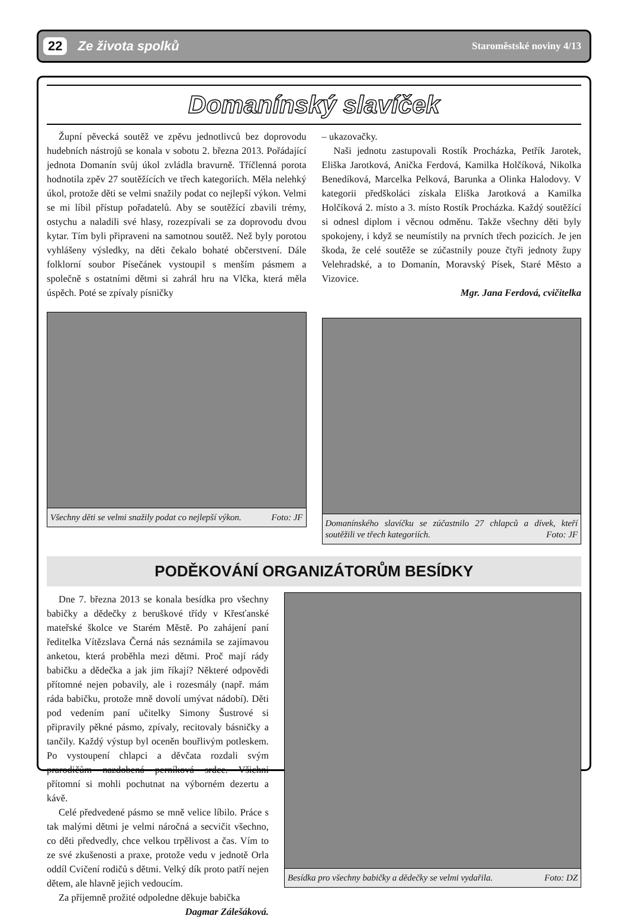22 Ze života spolků Staroměstské noviny 4/13
Domanínský slavíček
Župní pěvecká soutěž ve zpěvu jednotlivců bez doprovodu hudebních nástrojů se konala v sobotu 2. března 2013. Pořádající jednota Domanín svůj úkol zvládla bravurně. Tříčlenná porota hodnotila zpěv 27 soutěžících ve třech kategoriích. Měla nelehký úkol, protože děti se velmi snažily podat co nejlepší výkon. Velmi se mi líbil přístup pořadatelů. Aby se soutěžící zbavili trémy, ostychu a naladili své hlasy, rozezpívali se za doprovodu dvou kytar. Tím byli připraveni na samotnou soutěž. Než byly porotou vyhlášeny výsledky, na děti čekalo bohaté občerstvení. Dále folklorní soubor Písečánek vystoupil s menším pásmem a společně s ostatními dětmi si zahrál hru na Vlčka, která měla úspěch. Poté se zpívaly písničky
Všechny děti se velmi snažily podat co nejlepší výkon. Foto: JF
– ukazovačky.
Naši jednotu zastupovali Rostík Procházka, Petřík Jarotek, Eliška Jarotková, Anička Ferdová, Kamilka Holčíková, Nikolka Benedíková, Marcelka Pelková, Barunka a Olinka Halodovy. V kategorii předškoláci získala Eliška Jarotková a Kamilka Holčíková 2. místo a 3. místo Rostík Procházka. Každý soutěžící si odnesl diplom i věcnou odměnu. Takže všechny děti byly spokojeny, i když se neumístily na prvních třech pozicích. Je jen škoda, že celé soutěže se zúčastnily pouze čtyři jednoty župy Velehradské, a to Domanín, Moravský Písek, Staré Město a Vizovice.
Mgr. Jana Ferdová, cvičitelka
Domanínského slavíčku se zúčastnilo 27 chlapců a dívek, kteří soutěžili ve třech kategoriích. Foto: JF
PODĚKOVÁNÍ ORGANIZÁTORŮM BESÍDKY
Dne 7. března 2013 se konala besídka pro všechny babičky a dědečky z beruškové třídy v Křesťanské mateřské školce ve Starém Městě. Po zahájení paní ředitelka Vítězslava Černá nás seznámila se zajímavou anketou, která proběhla mezi dětmi. Proč mají rády babičku a dědečka a jak jim říkají? Některé odpovědi přítomné nejen pobavily, ale i rozesmály (např. mám ráda babičku, protože mně dovolí umývat nádobí). Děti pod vedením paní učitelky Simony Šustrové si připravily pěkné pásmo, zpívaly, recitovaly básničky a tančily. Každý výstup byl oceněn bouřlivým potleskem. Po vystoupení chlapci a děvčata rozdali svým prarodičům nazdobená perníková srdce. Všichni přítomní si mohli pochutnat na výborném dezertu a kávě.
Celé předvedené pásmo se mně velice líbilo. Práce s tak malými dětmi je velmi náročná a secvičit všechno, co děti předvedly, chce velkou trpělivost a čas. Vím to ze své zkušenosti a praxe, protože vedu v jednotě Orla oddíl Cvičení rodičů s dětmi. Velký dík proto patří nejen dětem, ale hlavně jejich vedoucím.
Za příjemně prožité odpoledne děkuje babička
Dagmar Zálešáková.
Besídka pro všechny babičky a dědečky se velmi vydařila. Foto: DZ